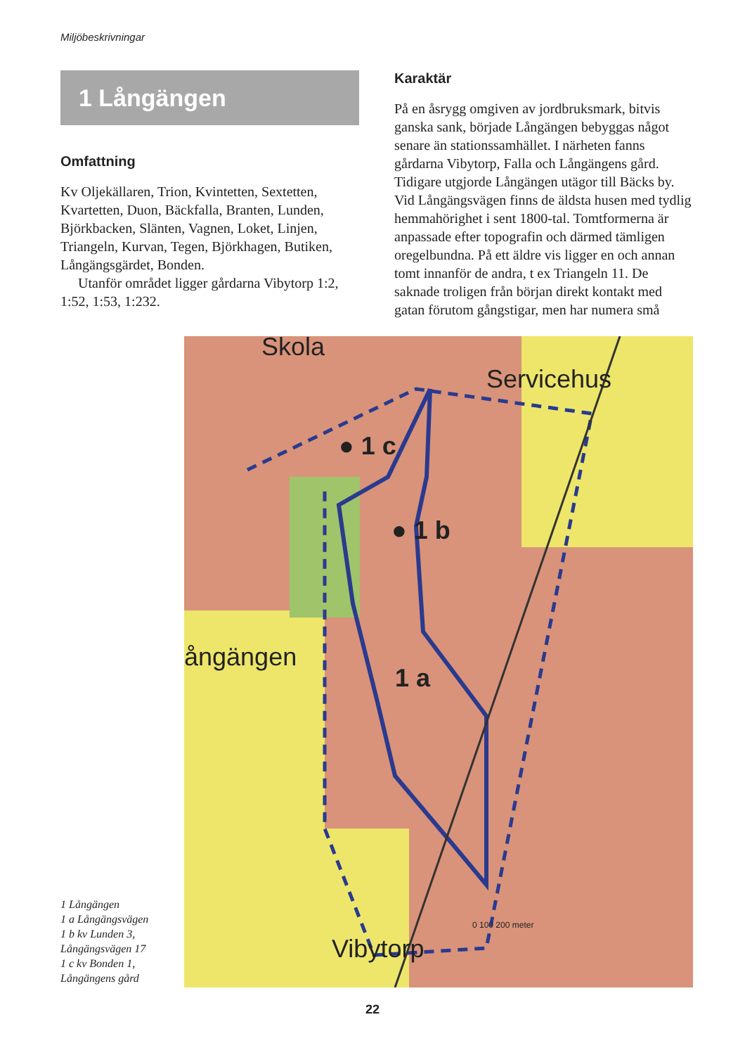Miljöbeskrivningar
1 Långängen
Omfattning
Kv Oljekällaren, Trion, Kvintetten, Sextetten, Kvartetten, Duon, Bäckfalla, Branten, Lunden, Björkbacken, Slänten, Vagnen, Loket, Linjen, Triangeln, Kurvan, Tegen, Björkhagen, Butiken, Långängsgärdet, Bonden.
Utanför området ligger gårdarna Vibytorp 1:2, 1:52, 1:53, 1:232.
Karaktär
På en åsrygg omgiven av jordbruksmark, bitvis ganska sank, började Långängen bebyggas något senare än stationssamhället. I närheten fanns gårdarna Vibytorp, Falla och Långängens gård. Tidigare utgjorde Långängen utägor till Bäcks by. Vid Långängsvägen finns de äldsta husen med tydlig hemmahörighet i sent 1800-tal. Tomtformerna är anpassade efter topografin och därmed tämligen oregelbundna. På ett äldre vis ligger en och annan tomt innanför de andra, t ex Triangeln 11. De saknade troligen från början direkt kontakt med gatan förutom gångstigar, men har numera små
Skola
Servicehus
ångängen
Vibytorp
● 1 c
● 1 b
1 a
0 100 200 meter
1 Långängen
1 a Långängsvägen
1 b kv Lunden 3, Långängsvägen 17
1 c kv Bonden 1, Långängens gård
22